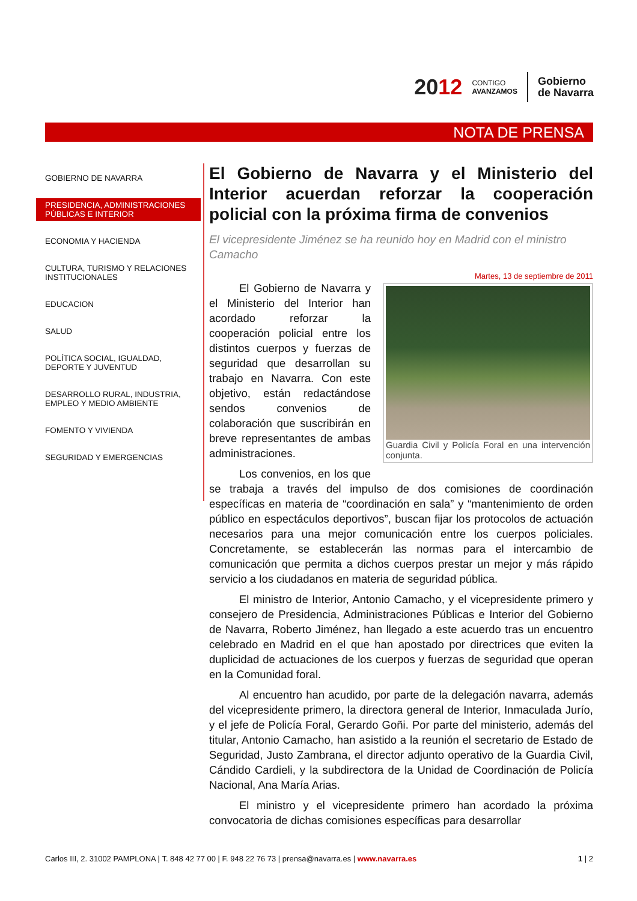2012 CONTIGO
AVANZAMOS Gobierno
de Navarra
NOTA DE PRENSA
GOBIERNO DE NAVARRA
PRESIDENCIA, ADMINISTRACIONES PÚBLICAS E INTERIOR
ECONOMIA Y HACIENDA
CULTURA, TURISMO Y RELACIONES INSTITUCIONALES
EDUCACION
SALUD
POLÍTICA SOCIAL, IGUALDAD, DEPORTE Y JUVENTUD
DESARROLLO RURAL, INDUSTRIA, EMPLEO Y MEDIO AMBIENTE
FOMENTO Y VIVIENDA
SEGURIDAD Y EMERGENCIAS
El Gobierno de Navarra y el Ministerio del Interior acuerdan reforzar la cooperación policial con la próxima firma de convenios
El vicepresidente Jiménez se ha reunido hoy en Madrid con el ministro Camacho
Martes, 13 de septiembre de 2011
Guardia Civil y Policía Foral en una intervención conjunta.
El Gobierno de Navarra y el Ministerio del Interior han acordado reforzar la cooperación policial entre los distintos cuerpos y fuerzas de seguridad que desarrollan su trabajo en Navarra. Con este objetivo, están redactándose sendos convenios de colaboración que suscribirán en breve representantes de ambas administraciones.
Los convenios, en los que se trabaja a través del impulso de dos comisiones de coordinación específicas en materia de “coordinación en sala” y “mantenimiento de orden público en espectáculos deportivos”, buscan fijar los protocolos de actuación necesarios para una mejor comunicación entre los cuerpos policiales. Concretamente, se establecerán las normas para el intercambio de comunicación que permita a dichos cuerpos prestar un mejor y más rápido servicio a los ciudadanos en materia de seguridad pública.
El ministro de Interior, Antonio Camacho, y el vicepresidente primero y consejero de Presidencia, Administraciones Públicas e Interior del Gobierno de Navarra, Roberto Jiménez, han llegado a este acuerdo tras un encuentro celebrado en Madrid en el que han apostado por directrices que eviten la duplicidad de actuaciones de los cuerpos y fuerzas de seguridad que operan en la Comunidad foral.
Al encuentro han acudido, por parte de la delegación navarra, además del vicepresidente primero, la directora general de Interior, Inmaculada Jurío, y el jefe de Policía Foral, Gerardo Goñi. Por parte del ministerio, además del titular, Antonio Camacho, han asistido a la reunión el secretario de Estado de Seguridad, Justo Zambrana, el director adjunto operativo de la Guardia Civil, Cándido Cardieli, y la subdirectora de la Unidad de Coordinación de Policía Nacional, Ana María Arias.
El ministro y el vicepresidente primero han acordado la próxima convocatoria de dichas comisiones específicas para desarrollar
Carlos III, 2. 31002 PAMPLONA | T. 848 42 77 00 | F. 948 22 76 73 | prensa@navarra.es | www.navarra.es 1 | 2